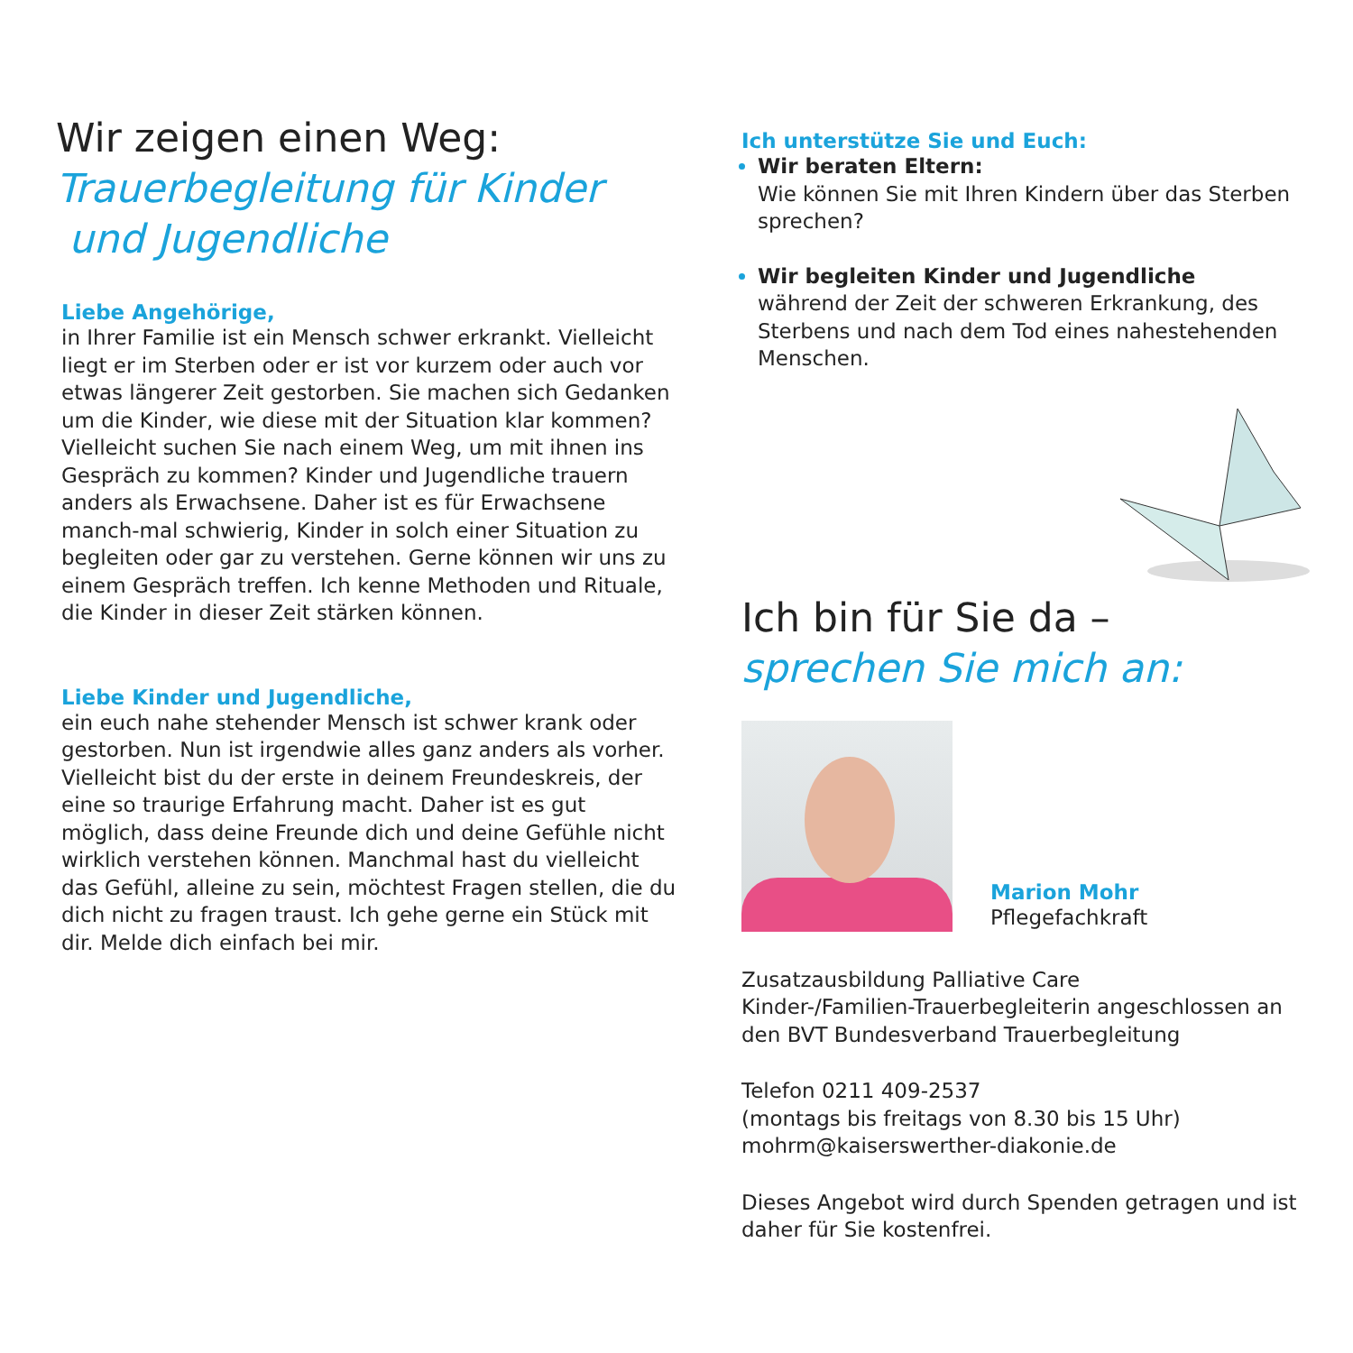Wir zeigen einen Weg:
Trauerbegleitung für Kinder
und Jugendliche
Liebe Angehörige,
in Ihrer Familie ist ein Mensch schwer erkrankt. Vielleicht liegt er im Sterben oder er ist vor kurzem oder auch vor etwas längerer Zeit gestorben. Sie machen sich Gedanken um die Kinder, wie diese mit der Situation klar kommen? Vielleicht suchen Sie nach einem Weg, um mit ihnen ins Gespräch zu kommen? Kinder und Jugendliche trauern anders als Erwachsene. Daher ist es für Erwachsene manch-mal schwierig, Kinder in solch einer Situation zu begleiten oder gar zu verstehen. Gerne können wir uns zu einem Gespräch treffen. Ich kenne Methoden und Rituale, die Kinder in dieser Zeit stärken können.
Liebe Kinder und Jugendliche,
ein euch nahe stehender Mensch ist schwer krank oder gestorben. Nun ist irgendwie alles ganz anders als vorher. Vielleicht bist du der erste in deinem Freundeskreis, der eine so traurige Erfahrung macht. Daher ist es gut möglich, dass deine Freunde dich und deine Gefühle nicht wirklich verstehen können. Manchmal hast du vielleicht das Gefühl, alleine zu sein, möchtest Fragen stellen, die du dich nicht zu fragen traust. Ich gehe gerne ein Stück mit dir. Melde dich einfach bei mir.
Ich unterstütze Sie und Euch:
Wir beraten Eltern:
Wie können Sie mit Ihren Kindern über das Sterben sprechen?
Wir begleiten Kinder und Jugendliche
während der Zeit der schweren Erkrankung, des Sterbens und nach dem Tod eines nahestehenden Menschen.
Ich bin für Sie da –
sprechen Sie mich an:
Marion Mohr
Pflegefachkraft
Zusatzausbildung Palliative Care
Kinder-/Familien-Trauerbegleiterin angeschlossen an den BVT Bundesverband Trauerbegleitung
Telefon 0211 409-2537
(montags bis freitags von 8.30 bis 15 Uhr)
mohrm@kaiserswerther-diakonie.de
Dieses Angebot wird durch Spenden getragen und ist daher für Sie kostenfrei.